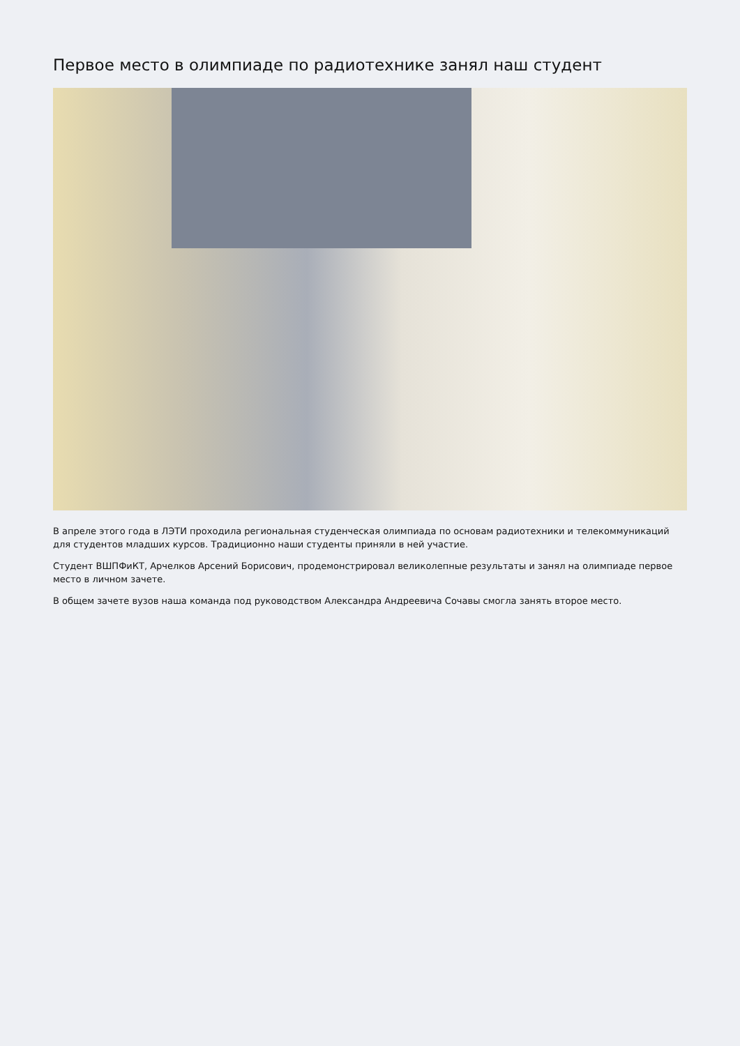Первое место в олимпиаде по радиотехнике занял наш студент
В апреле этого года в ЛЭТИ проходила региональная студенческая олимпиада по основам радиотехники и телекоммуникаций для студентов младших курсов. Традиционно наши студенты приняли в ней участие.
Студент ВШПФиКТ, Арчелков Арсений Борисович, продемонстрировал великолепные результаты и занял на олимпиаде первое место в личном зачете.
В общем зачете вузов наша команда под руководством Александра Андреевича Сочавы смогла занять второе место.